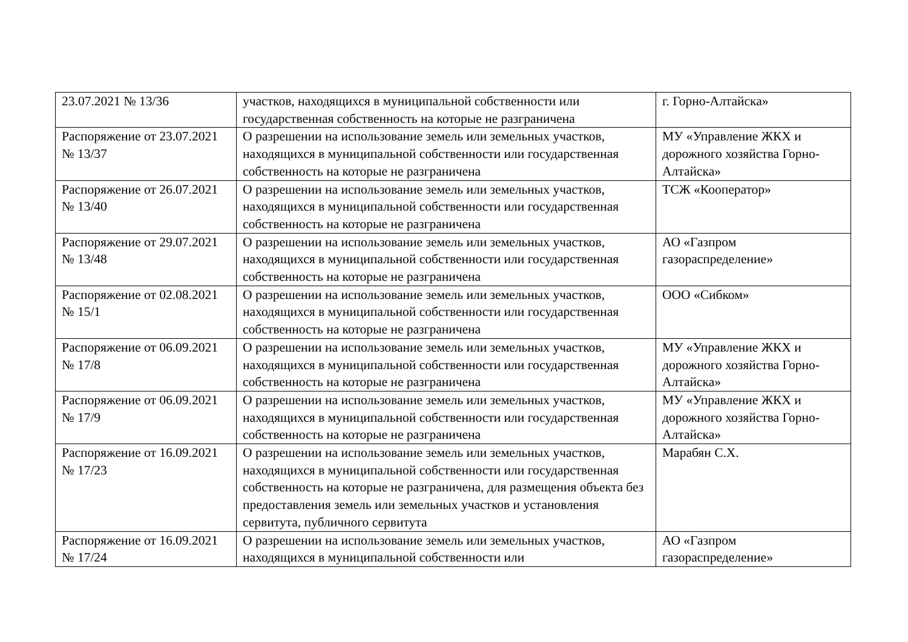| 23.07.2021 № 13/36 | участков, находящихся в муниципальной собственности или государственная собственность на которые не разграничена | г. Горно-Алтайска» |
| Распоряжение от 23.07.2021 № 13/37 | О разрешении на использование земель или земельных участков, находящихся в муниципальной собственности или государственная собственность на которые не разграничена | МУ «Управление ЖКХ и дорожного хозяйства Горно-Алтайска» |
| Распоряжение от 26.07.2021 № 13/40 | О разрешении на использование земель или земельных участков, находящихся в муниципальной собственности или государственная собственность на которые не разграничена | ТСЖ «Кооператор» |
| Распоряжение от 29.07.2021 № 13/48 | О разрешении на использование земель или земельных участков, находящихся в муниципальной собственности или государственная собственность на которые не разграничена | АО «Газпром газораспределение» |
| Распоряжение от 02.08.2021 № 15/1 | О разрешении на использование земель или земельных участков, находящихся в муниципальной собственности или государственная собственность на которые не разграничена | ООО «Сибком» |
| Распоряжение от 06.09.2021 № 17/8 | О разрешении на использование земель или земельных участков, находящихся в муниципальной собственности или государственная собственность на которые не разграничена | МУ «Управление ЖКХ и дорожного хозяйства Горно-Алтайска» |
| Распоряжение от 06.09.2021 № 17/9 | О разрешении на использование земель или земельных участков, находящихся в муниципальной собственности или государственная собственность на которые не разграничена | МУ «Управление ЖКХ и дорожного хозяйства Горно-Алтайска» |
| Распоряжение от 16.09.2021 № 17/23 | О разрешении на использование земель или земельных участков, находящихся в муниципальной собственности или государственная собственность на которые не разграничена, для размещения объекта без предоставления земель или земельных участков и установления сервитута, публичного сервитута | Марабян С.Х. |
| Распоряжение от 16.09.2021 № 17/24 | О разрешении на использование земель или земельных участков, находящихся в муниципальной собственности или | АО «Газпром газораспределение» |